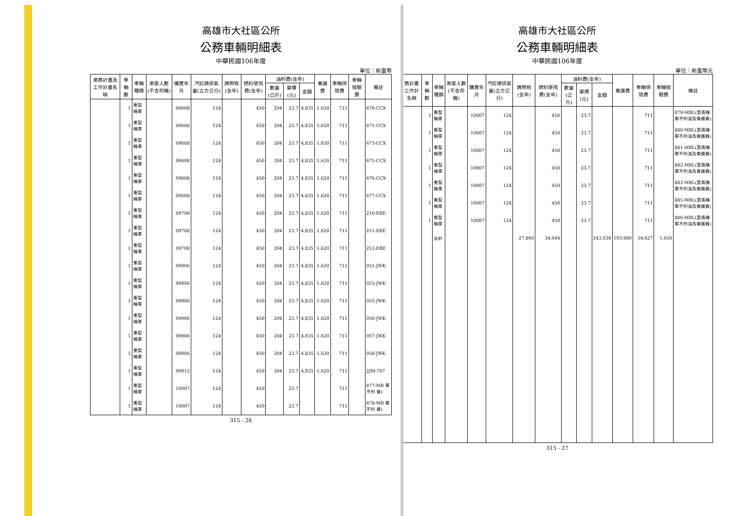高雄市大社區公所
公務車輛明細表
中華民國106年度
單位：新臺幣
| 業務計畫及工作計畫名稱 | 車輛數 | 車輛種類 | 乘客人數(不含司機) | 購置年月 | 汽缸總排氣量(立方公分) | 牌照稅(全年) | 燃料使用費(全年) | 油料費(全年) | | | 養護費 | 車輛保險費 | 車輛檢驗費 | 備註 |
| --- | --- | --- | --- | --- | --- | --- | --- | --- | --- | --- | --- | --- | --- | --- |
| | | | | | | | | 數量(公升) | 單價(元) | 金額 | | | | |
| | 1 | 重型機車 | | 09608 | 124 | | 450 | 204 | 23.7 | 4,835 | 1,620 | 711 | | 670-CCX |
| | 1 | 重型機車 | | 09608 | 124 | | 450 | 204 | 23.7 | 4,835 | 1,620 | 711 | | 671-CCX |
| | 1 | 重型機車 | | 09608 | 124 | | 450 | 204 | 23.7 | 4,835 | 1,620 | 711 | | 673-CCX |
| | 1 | 重型機車 | | 09608 | 124 | | 450 | 204 | 23.7 | 4,835 | 1,620 | 711 | | 675-CCX |
| | 1 | 重型機車 | | 09608 | 124 | | 450 | 204 | 23.7 | 4,835 | 1,620 | 711 | | 676-CCX |
| | 1 | 重型機車 | | 09608 | 124 | | 450 | 204 | 23.7 | 4,835 | 1,620 | 711 | | 677-CCX |
| | 1 | 重型機車 | | 09708 | 124 | | 450 | 204 | 23.7 | 4,835 | 1,620 | 711 | | 210-EBE |
| | 1 | 重型機車 | | 09708 | 124 | | 450 | 204 | 23.7 | 4,835 | 1,620 | 711 | | 211-EBE |
| | 1 | 重型機車 | | 09708 | 124 | | 450 | 204 | 23.7 | 4,835 | 1,620 | 711 | | 212-EBE |
| | 1 | 重型機車 | | 09906 | 124 | | 450 | 204 | 23.7 | 4,835 | 1,620 | 711 | | 051-JWK |
| | 1 | 重型機車 | | 09906 | 124 | | 450 | 204 | 23.7 | 4,835 | 1,620 | 711 | | 053-JWK |
| | 1 | 重型機車 | | 09906 | 124 | | 450 | 204 | 23.7 | 4,835 | 1,620 | 711 | | 055-JWK |
| | 1 | 重型機車 | | 09906 | 124 | | 450 | 204 | 23.7 | 4,835 | 1,620 | 711 | | 056-JWK |
| | 1 | 重型機車 | | 09906 | 124 | | 450 | 204 | 23.7 | 4,835 | 1,620 | 711 | | 057-JWK |
| | 1 | 重型機車 | | 09906 | 124 | | 450 | 204 | 23.7 | 4,835 | 1,620 | 711 | | 058-JWK |
| | 1 | 重型機車 | | 09912 | 124 | | 450 | 204 | 23.7 | 4,835 | 1,620 | 711 | | 2JM-707 |
| | 1 | 重型機車 | | 10007 | 124 | | 450 | | 23.7 | | | 711 | | 877-MB 車不列 費) |
| | 1 | 重型機車 | | 10007 | 124 | | 450 | | 23.7 | | | 711 | | 878-MB 車不列 費) |
315 - 26
高雄市大社區公所
公務車輛明細表
中華民國106年度
單位：新臺幣元
| 務計畫工作計名稱 | 車輛數 | 車輛種類 | 乘客人數(不含司機) | 購置年月 | 汽缸總排氣量(立方公分) | 牌照稅(全年) | 燃料使用費(全年) | 油料費(全年) | | | 養護費 | 車輛保險費 | 車輛檢驗費 | 備註 |
| --- | --- | --- | --- | --- | --- | --- | --- | --- | --- | --- | --- | --- | --- | --- |
| | | | | | | | | 數量(公升) | 單價(元) | 金額 | | | | |
| | 1 | 重型機車 | | 10007 | 124 | | 450 | | 23.7 | | | 711 | | 879-MBL(里長機車不列油及養護費) |
| | 1 | 重型機車 | | 10007 | 124 | | 450 | | 23.7 | | | 711 | | 880-MBL(里長機車不列油及養護費) |
| | 1 | 重型機車 | | 10007 | 124 | | 450 | | 23.7 | | | 711 | | 881-MBL(里長機車不列油及養護費) |
| | 1 | 重型機車 | | 10007 | 124 | | 450 | | 23.7 | | | 711 | | 882-MBL(里長機車不列油及養護費) |
| | 1 | 重型機車 | | 10007 | 124 | | 450 | | 23.7 | | | 711 | | 883-MBL(里長機車不列油及養護費) |
| | 1 | 重型機車 | | 10007 | 124 | | 450 | | 23.7 | | | 711 | | 885-MBL(里長機車不列油及養護費) |
| | 1 | 重型機車 | | 10007 | 124 | | 450 | | 23.7 | | | 711 | | 886-MBL(里長機車不列油及養護費) |
| | | 合計 | | | | 27,860 | 34,644 | | | 243,039 | 193,980 | 34,627 | 1,650 | |
315 - 27